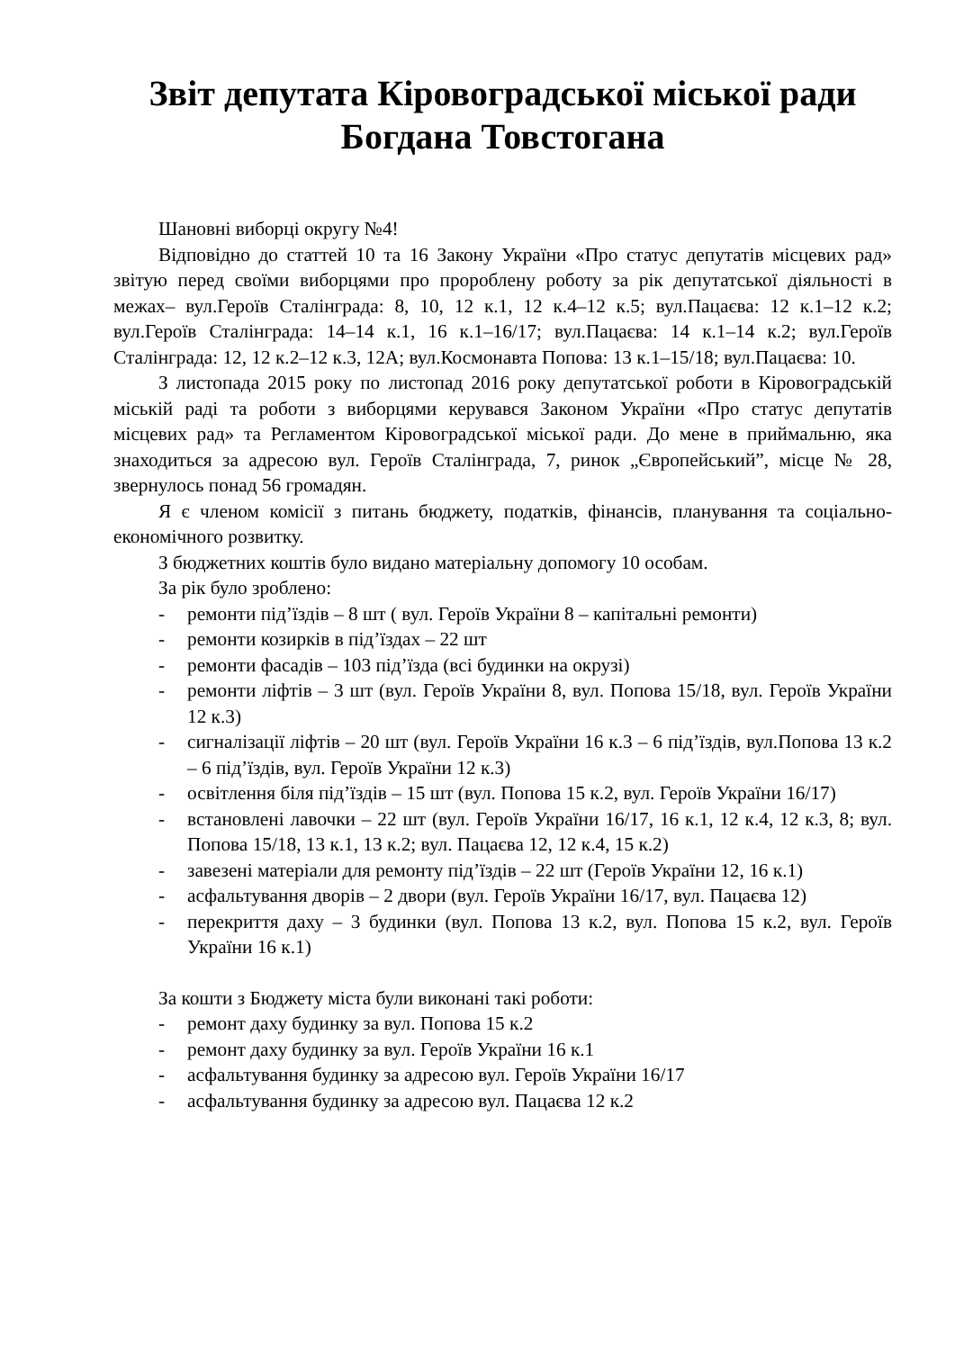Звіт депутата Кіровоградської міської ради Богдана Товстогана
Шановні виборці округу №4!
Відповідно до статтей 10 та 16 Закону України «Про статус депутатів місцевих рад» звітую перед своїми виборцями про пророблену роботу за рік депутатської діяльності в межах– вул.Героїв Сталінграда: 8, 10, 12 к.1, 12 к.4–12 к.5; вул.Пацаєва: 12 к.1–12 к.2; вул.Героїв Сталінграда: 14–14 к.1, 16 к.1–16/17; вул.Пацаєва: 14 к.1–14 к.2; вул.Героїв Сталінграда: 12, 12 к.2–12 к.3, 12А; вул.Космонавта Попова: 13 к.1–15/18; вул.Пацаєва: 10.
З листопада 2015 року по листопад 2016 року депутатської роботи в Кіровоградській міській раді та роботи з виборцями керувався Законом України «Про статус депутатів місцевих рад» та Регламентом Кіровоградської міської ради. До мене в приймальню, яка знаходиться за адресою вул. Героїв Сталінграда, 7, ринок „Європейський”, місце № 28, звернулось понад 56 громадян.
Я є членом комісії з питань бюджету, податків, фінансів, планування та соціально-економічного розвитку.
З бюджетних коштів було видано матеріальну допомогу 10 особам.
За рік було зроблено:
- ремонти під’їздів – 8 шт ( вул. Героїв України 8 – капітальні ремонти)
- ремонти козирків в під’їздах – 22 шт
- ремонти фасадів – 103 під’їзда (всі будинки на окрузі)
- ремонти ліфтів – 3 шт (вул. Героїв України 8, вул. Попова 15/18, вул. Героїв України 12 к.3)
- сигналізації ліфтів – 20 шт (вул. Героїв України 16 к.3 – 6 під’їздів, вул.Попова 13 к.2 – 6 під’їздів, вул. Героїв України 12 к.3)
- освітлення біля під’їздів – 15 шт (вул. Попова 15 к.2, вул. Героїв України 16/17)
- встановлені лавочки – 22 шт (вул. Героїв України 16/17, 16 к.1, 12 к.4, 12 к.3, 8; вул. Попова 15/18, 13 к.1, 13 к.2; вул. Пацаєва 12, 12 к.4, 15 к.2)
- завезені матеріали для ремонту під’їздів – 22 шт (Героїв України 12, 16 к.1)
- асфальтування дворів – 2 двори (вул. Героїв України 16/17, вул. Пацаєва 12)
- перекриття даху – 3 будинки (вул. Попова 13 к.2, вул. Попова 15 к.2, вул. Героїв України 16 к.1)
За кошти з Бюджету міста були виконані такі роботи:
- ремонт даху будинку за вул. Попова 15 к.2
- ремонт даху будинку за вул. Героїв України 16 к.1
- асфальтування будинку за адресою вул. Героїв України 16/17
- асфальтування будинку за адресою вул. Пацаєва 12 к.2